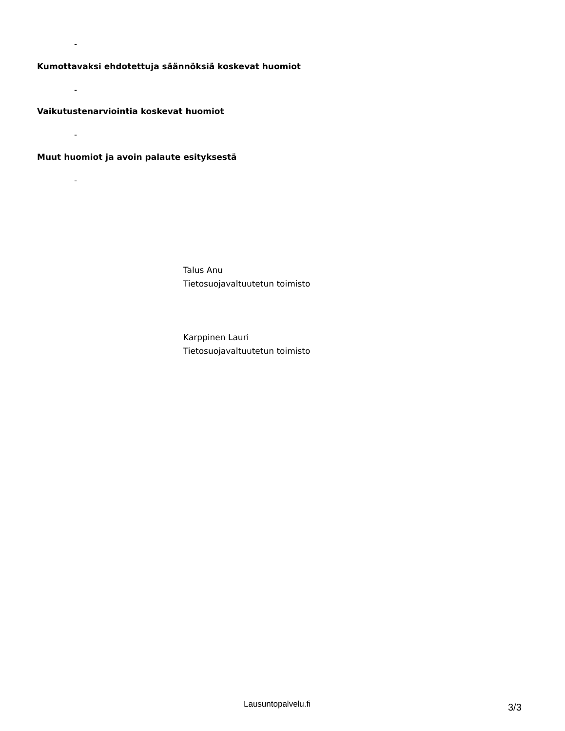-
Kumottavaksi ehdotettuja säännöksiä koskevat huomiot
-
Vaikutustenarviointia koskevat huomiot
-
Muut huomiot ja avoin palaute esityksestä
-
Talus Anu
Tietosuojavaltuutetun toimisto
Karppinen Lauri
Tietosuojavaltuutetun toimisto
Lausuntopalvelu.fi 3/3